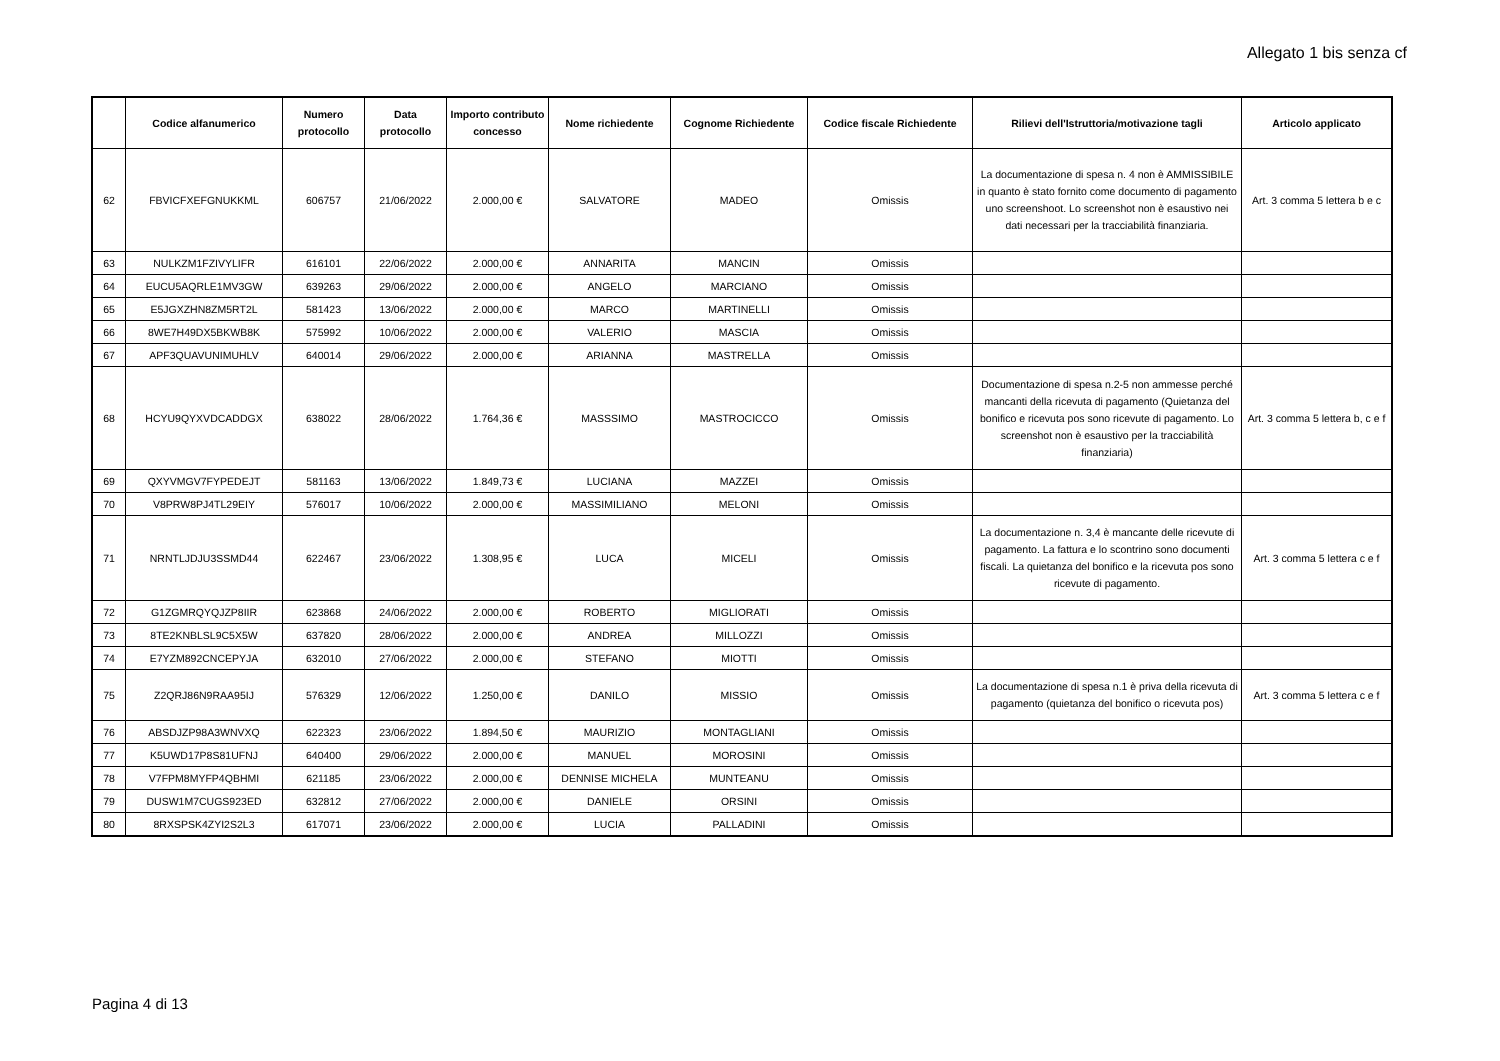Allegato 1 bis senza cf
| | Codice alfanumerico | Numero protocollo | Data protocollo | Importo contributo concesso | Nome richiedente | Cognome Richiedente | Codice fiscale Richiedente | Rilievi dell'Istruttoria/motivazione tagli | Articolo applicato |
| --- | --- | --- | --- | --- | --- | --- | --- | --- | --- |
| 62 | FBVICFXEFGNUKKML | 606757 | 21/06/2022 | 2.000,00 € | SALVATORE | MADEO | Omissis | La documentazione di spesa n. 4 non è AMMISSIBILE in quanto è stato fornito come documento di pagamento uno screenshoot. Lo screenshot non è esaustivo nei dati necessari per la tracciabilità finanziaria. | Art. 3 comma 5 lettera b e c |
| 63 | NULKZM1FZIVYLIFR | 616101 | 22/06/2022 | 2.000,00 € | ANNARITA | MANCIN | Omissis | | |
| 64 | EUCU5AQRLE1MV3GW | 639263 | 29/06/2022 | 2.000,00 € | ANGELO | MARCIANO | Omissis | | |
| 65 | E5JGXZHN8ZM5RT2L | 581423 | 13/06/2022 | 2.000,00 € | MARCO | MARTINELLI | Omissis | | |
| 66 | 8WE7H49DX5BKWB8K | 575992 | 10/06/2022 | 2.000,00 € | VALERIO | MASCIA | Omissis | | |
| 67 | APF3QUAVUNIMUHLV | 640014 | 29/06/2022 | 2.000,00 € | ARIANNA | MASTRELLA | Omissis | | |
| 68 | HCYU9QYXVDCADDGX | 638022 | 28/06/2022 | 1.764,36 € | MASSSIMO | MASTROCICCO | Omissis | Documentazione di spesa n.2-5 non ammesse perché mancanti della ricevuta di pagamento (Quietanza del bonifico e ricevuta pos sono ricevute di pagamento. Lo screenshot non è esaustivo per la tracciabilità finanziaria) | Art. 3 comma 5 lettera b, c e f |
| 69 | QXYVMGV7FYPEDEJT | 581163 | 13/06/2022 | 1.849,73 € | LUCIANA | MAZZEI | Omissis | | |
| 70 | V8PRW8PJ4TL29EIY | 576017 | 10/06/2022 | 2.000,00 € | MASSIMILIANO | MELONI | Omissis | | |
| 71 | NRNTLJDJU3SSMD44 | 622467 | 23/06/2022 | 1.308,95 € | LUCA | MICELI | Omissis | La documentazione n. 3,4 è mancante delle ricevute di pagamento. La fattura e lo scontrino sono documenti fiscali. La quietanza del bonifico e la ricevuta pos sono ricevute di pagamento. | Art. 3 comma 5 lettera c e f |
| 72 | G1ZGMRQYQJZP8IIR | 623868 | 24/06/2022 | 2.000,00 € | ROBERTO | MIGLIORATI | Omissis | | |
| 73 | 8TE2KNBLSL9C5X5W | 637820 | 28/06/2022 | 2.000,00 € | ANDREA | MILLOZZI | Omissis | | |
| 74 | E7YZM892CNCEPYJA | 632010 | 27/06/2022 | 2.000,00 € | STEFANO | MIOTTI | Omissis | | |
| 75 | Z2QRJ86N9RAA95IJ | 576329 | 12/06/2022 | 1.250,00 € | DANILO | MISSIO | Omissis | La documentazione di spesa n.1 è priva della ricevuta di pagamento (quietanza del bonifico o ricevuta pos) | Art. 3 comma 5 lettera c e f |
| 76 | ABSDJZP98A3WNVXQ | 622323 | 23/06/2022 | 1.894,50 € | MAURIZIO | MONTAGLIANI | Omissis | | |
| 77 | K5UWD17P8S81UFNJ | 640400 | 29/06/2022 | 2.000,00 € | MANUEL | MOROSINI | Omissis | | |
| 78 | V7FPM8MYFP4QBHMI | 621185 | 23/06/2022 | 2.000,00 € | DENNISE MICHELA | MUNTEANU | Omissis | | |
| 79 | DUSW1M7CUGS923ED | 632812 | 27/06/2022 | 2.000,00 € | DANIELE | ORSINI | Omissis | | |
| 80 | 8RXSPSK4ZYI2S2L3 | 617071 | 23/06/2022 | 2.000,00 € | LUCIA | PALLADINI | Omissis | | |
Pagina 4 di 13